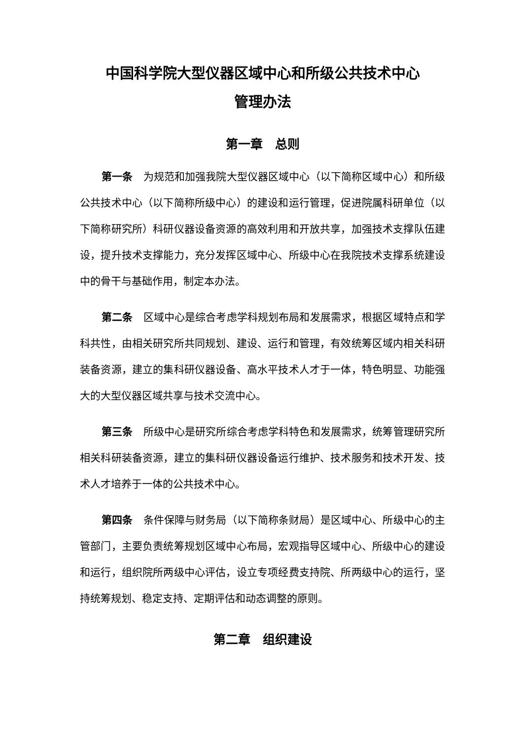中国科学院大型仪器区域中心和所级公共技术中心
管理办法
第一章　总则
第一条　为规范和加强我院大型仪器区域中心（以下简称区域中心）和所级公共技术中心（以下简称所级中心）的建设和运行管理，促进院属科研单位（以下简称研究所）科研仪器设备资源的高效利用和开放共享，加强技术支撑队伍建设，提升技术支撑能力，充分发挥区域中心、所级中心在我院技术支撑系统建设中的骨干与基础作用，制定本办法。
第二条　区域中心是综合考虑学科规划布局和发展需求，根据区域特点和学科共性，由相关研究所共同规划、建设、运行和管理，有效统筹区域内相关科研装备资源，建立的集科研仪器设备、高水平技术人才于一体，特色明显、功能强大的大型仪器区域共享与技术交流中心。
第三条　所级中心是研究所综合考虑学科特色和发展需求，统筹管理研究所相关科研装备资源，建立的集科研仪器设备运行维护、技术服务和技术开发、技术人才培养于一体的公共技术中心。
第四条　条件保障与财务局（以下简称条财局）是区域中心、所级中心的主管部门，主要负责统筹规划区域中心布局，宏观指导区域中心、所级中心的建设和运行，组织院所两级中心评估，设立专项经费支持院、所两级中心的运行，坚持统筹规划、稳定支持、定期评估和动态调整的原则。
第二章　组织建设